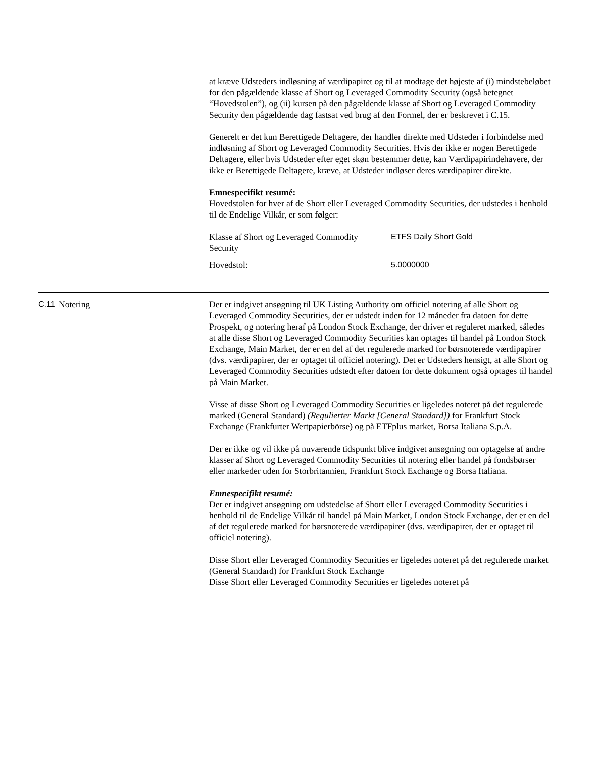at kræve Udsteders indløsning af værdipapiret og til at modtage det højeste af (i) mindstebeløbet for den pågældende klasse af Short og Leveraged Commodity Security (også betegnet “Hovedstolen”), og (ii) kursen på den pågældende klasse af Short og Leveraged Commodity Security den pågældende dag fastsat ved brug af den Formel, der er beskrevet i C.15.
Generelt er det kun Berettigede Deltagere, der handler direkte med Udsteder i forbindelse med indløsning af Short og Leveraged Commodity Securities. Hvis der ikke er nogen Berettigede Deltagere, eller hvis Udsteder efter eget skøn bestemmer dette, kan Værdipapirindehavere, der ikke er Berettigede Deltagere, kræve, at Udsteder indløser deres værdipapirer direkte.
Emnespecifikt resumé:
Hovedstolen for hver af de Short eller Leveraged Commodity Securities, der udstedes i henhold til de Endelige Vilkår, er som følger:
| Klasse af Short og Leveraged Commodity Security | ETFS Daily Short Gold |
| Hovedstol: | 5.0000000 |
C.11 Notering Der er indgivet ansøgning til UK Listing Authority om officiel notering af alle Short og Leveraged Commodity Securities, der er udstedt inden for 12 måneder fra datoen for dette Prospekt, og notering heraf på London Stock Exchange, der driver et reguleret marked, således at alle disse Short og Leveraged Commodity Securities kan optages til handel på London Stock Exchange, Main Market, der er en del af det regulerede marked for børsnoterede værdipapirer (dvs. værdipapirer, der er optaget til officiel notering). Det er Udsteders hensigt, at alle Short og Leveraged Commodity Securities udstedt efter datoen for dette dokument også optages til handel på Main Market.
Visse af disse Short og Leveraged Commodity Securities er ligeledes noteret på det regulerede marked (General Standard) (Regulierter Markt [General Standard]) for Frankfurt Stock Exchange (Frankfurter Wertpapierbörse) og på ETFplus market, Borsa Italiana S.p.A.
Der er ikke og vil ikke på nuværende tidspunkt blive indgivet ansøgning om optagelse af andre klasser af Short og Leveraged Commodity Securities til notering eller handel på fondsbørser eller markeder uden for Storbritannien, Frankfurt Stock Exchange og Borsa Italiana.
Emnespecifikt resumé:
Der er indgivet ansøgning om udstedelse af Short eller Leveraged Commodity Securities i henhold til de Endelige Vilkår til handel på Main Market, London Stock Exchange, der er en del af det regulerede marked for børsnoterede værdipapirer (dvs. værdipapirer, der er optaget til officiel notering).
Disse Short eller Leveraged Commodity Securities er ligeledes noteret på det regulerede market (General Standard) for Frankfurt Stock Exchange
Disse Short eller Leveraged Commodity Securities er ligeledes noteret på